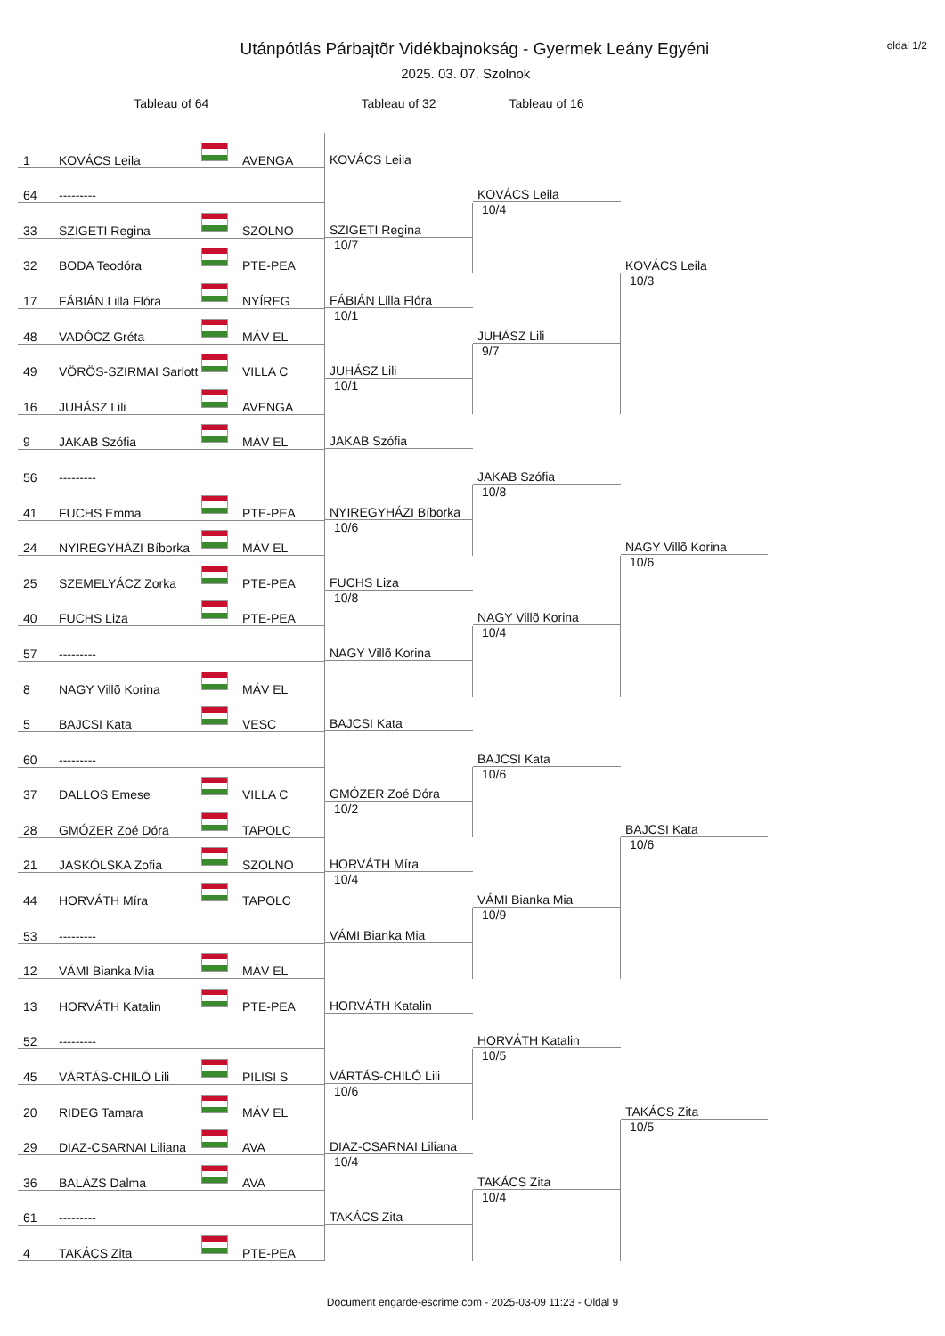Utánpótlás Párbajtõr Vidékbajnokság - Gyermek Leány Egyéni
2025. 03. 07. Szolnok
oldal 1/2
| Tableau of 64 | | | | Tableau of 32 | Tableau of 16 | |
| --- | --- | --- | --- | --- | --- | --- |
| 1 | KOVÁCS Leila | | AVENGA | KOVÁCS Leila | KOVÁCS Leila 10/4 | KOVÁCS Leila 10/3 |
| 64 | --------- | | | | | |
| 33 | SZIGETI Regina | | SZOLNO | SZIGETI Regina 10/7 | | |
| 32 | BODA Teodóra | | PTE-PEA | | | |
| 17 | FÁBIÁN Lilla Flóra | | NYÍREG | FÁBIÁN Lilla Flóra 10/1 | JUHÁSZ Lili 9/7 | |
| 48 | VADÓCZ Gréta | | MÁV EL | | | |
| 49 | VÖRÖS-SZIRMAI Sarlott | | VILLA C | JUHÁSZ Lili 10/1 | | |
| 16 | JUHÁSZ Lili | | AVENGA | | | |
| 9 | JAKAB Szófia | | MÁV EL | JAKAB Szófia | JAKAB Szófia 10/8 | NAGY Villõ Korina 10/6 |
| 56 | --------- | | | | | |
| 41 | FUCHS Emma | | PTE-PEA | NYIREGYHÁZI Bíborka 10/6 | | |
| 24 | NYIREGYHÁZI Bíborka | | MÁV EL | | | |
| 25 | SZEMELYÁCZ Zorka | | PTE-PEA | FUCHS Liza 10/8 | NAGY Villõ Korina 10/4 | |
| 40 | FUCHS Liza | | PTE-PEA | | | |
| 57 | --------- | | | NAGY Villõ Korina | | |
| 8 | NAGY Villõ Korina | | MÁV EL | | | |
| 5 | BAJCSI Kata | | VESC | BAJCSI Kata | BAJCSI Kata 10/6 | BAJCSI Kata 10/6 |
| 60 | --------- | | | | | |
| 37 | DALLOS Emese | | VILLA C | GMÓZER Zoé Dóra 10/2 | | |
| 28 | GMÓZER Zoé Dóra | | TAPOLC | | | |
| 21 | JASKÓLSKA Zofia | | SZOLNO | HORVÁTH Míra 10/4 | VÁMI Bianka Mia 10/9 | |
| 44 | HORVÁTH Míra | | TAPOLC | | | |
| 53 | --------- | | | VÁMI Bianka Mia | | |
| 12 | VÁMI Bianka Mia | | MÁV EL | | | |
| 13 | HORVÁTH Katalin | | PTE-PEA | HORVÁTH Katalin | HORVÁTH Katalin 10/5 | TAKÁCS Zita 10/5 |
| 52 | --------- | | | | | |
| 45 | VÁRTÁS-CHILÓ Lili | | PILISI S | VÁRTÁS-CHILÓ Lili 10/6 | | |
| 20 | RIDEG Tamara | | MÁV EL | | | |
| 29 | DIAZ-CSARNAI Liliana | | AVA | DIAZ-CSARNAI Liliana 10/4 | TAKÁCS Zita 10/4 | |
| 36 | BALÁZS Dalma | | AVA | | | |
| 61 | --------- | | | TAKÁCS Zita | | |
| 4 | TAKÁCS Zita | | PTE-PEA | | | |
Document engarde-escrime.com - 2025-03-09 11:23 - Oldal 9